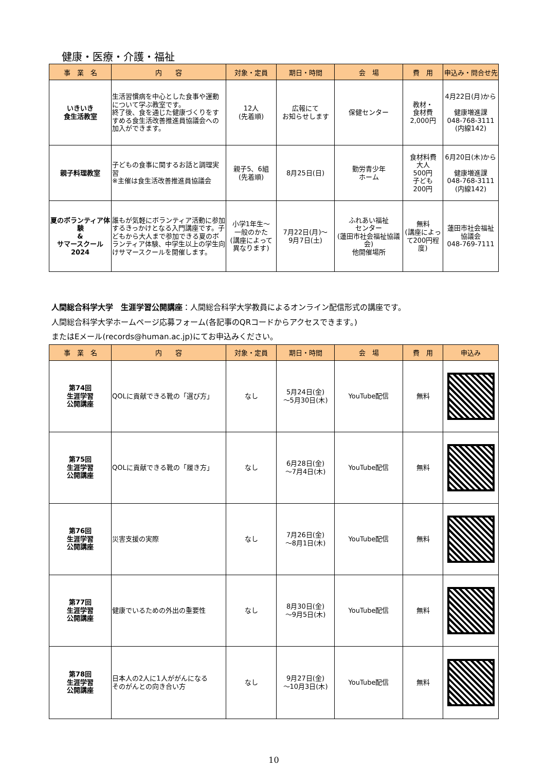健康・医療・介護・福祉
| 事 業 名 | 内 容 | 対象・定員 | 期日・時間 | 会 場 | 費 用 | 申込み・問合せ先 |
| --- | --- | --- | --- | --- | --- | --- |
| いきいき 食生活教室 | 生活習慣病を中心とした食事や運動について学ぶ教室です。 終了後、食を通じた健康づくりをすすめる食生活改善推進員協議会への加入ができます。 | 12人 (先着順) | 広報にて お知らせします | 保健センター | 教材・ 食材費 2,000円 | 4月22日(月)から 健康増進課 048-768-3111 (内線142) |
| 親子料理教室 | 子どもの食事に関するお話と調理実習 ※主催は食生活改善推進員協議会 | 親子5、6組 (先着順) | 8月25日(日) | 勤労青少年 ホーム | 食材料費 大人 500円 子ども 200円 | 6月20日(木)から 健康増進課 048-768-3111 (内線142) |
| 夏のボランティア体験 & サマースクール 2024 | 誰もが気軽にボランティア活動に参加するきっかけとなる入門講座です。子どもから大人まで参加できる夏のボランティア体験、中学生以上の学生向けサマースクールを開催します。 | 小学1年生～ 一般のかた (講座によって異なります) | 7月22日(月)～ 9月7日(土) | ふれあい福祉 センター (蓮田市社会福祉協議会) 他開催場所 | 無料 (講座によって200円程度) | 蓮田市社会福祉 協議会 048-769-7111 |
人間総合科学大学　生涯学習公開講座：人間総合科学大学教員によるオンライン配信形式の講座です。
人間総合科学大学ホームページ応募フォーム(各記事のQRコードからアクセスできます。)
またはEメール(records@human.ac.jp)にてお申込みください。
| 事 業 名 | 内 容 | 対象・定員 | 期日・時間 | 会 場 | 費 用 | 申込み |
| --- | --- | --- | --- | --- | --- | --- |
| 第74回 生涯学習 公開講座 | QOLに貢献できる靴の「選び方」 | なし | 5月24日(金) ～5月30日(木) | YouTube配信 | 無料 | |
| 第75回 生涯学習 公開講座 | QOLに貢献できる靴の「履き方」 | なし | 6月28日(金) ～7月4日(木) | YouTube配信 | 無料 | |
| 第76回 生涯学習 公開講座 | 災害支援の実際 | なし | 7月26日(金) ～8月1日(木) | YouTube配信 | 無料 | |
| 第77回 生涯学習 公開講座 | 健康でいるための外出の重要性 | なし | 8月30日(金) ～9月5日(木) | YouTube配信 | 無料 | |
| 第78回 生涯学習 公開講座 | 日本人の2人に1人ががんになる そのがんとの向き合い方 | なし | 9月27日(金) ～10月3日(木) | YouTube配信 | 無料 | |
10